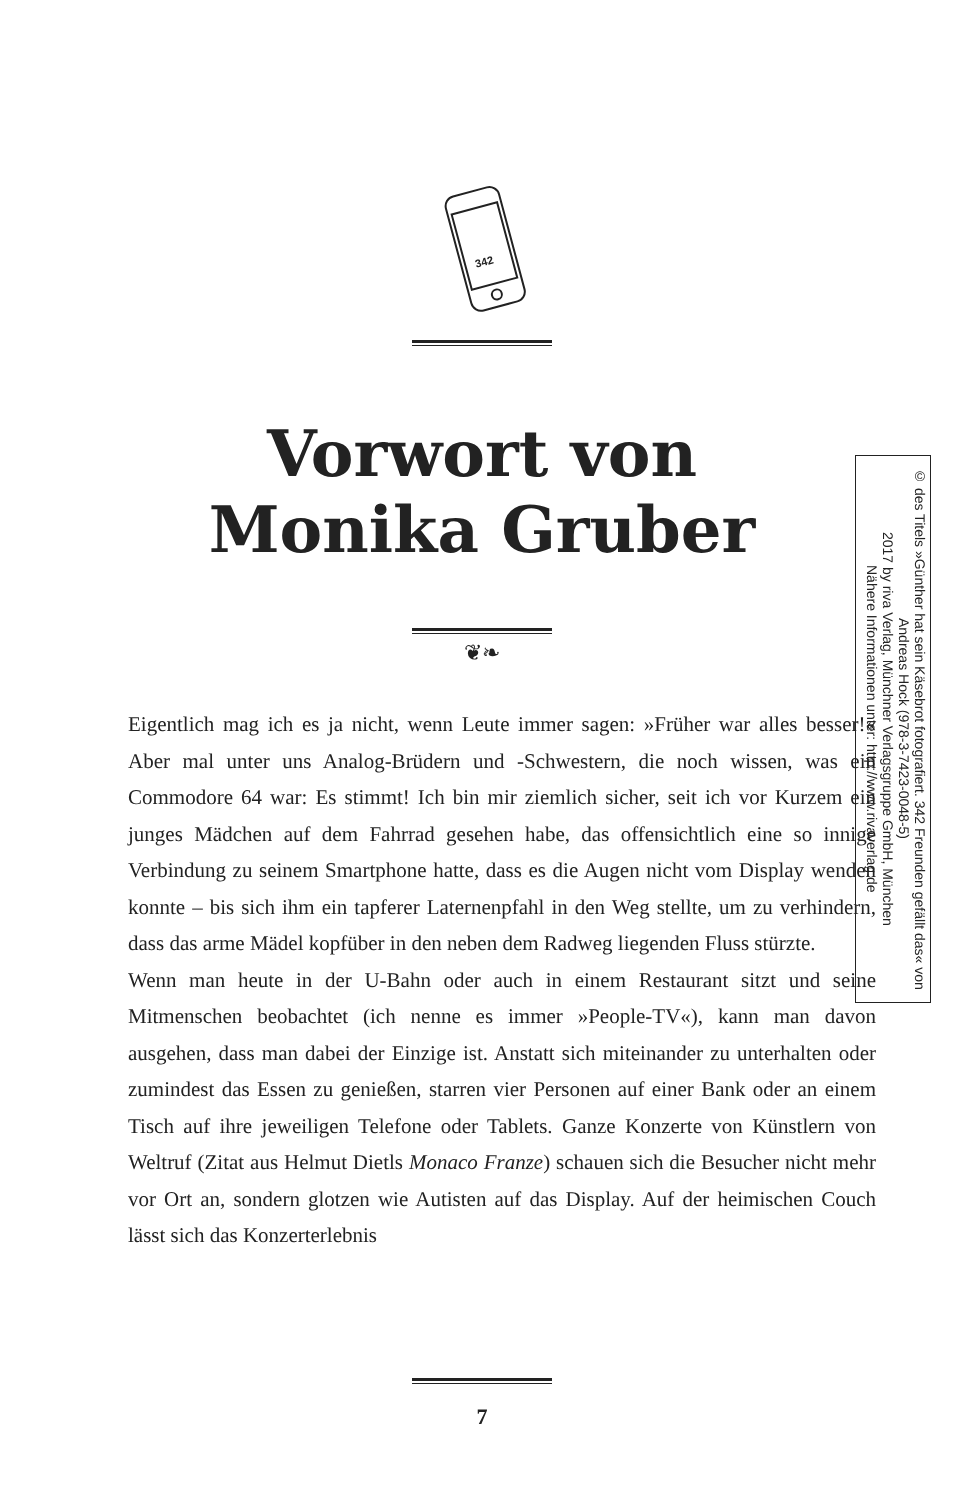342
Vorwort von
Monika Gruber
❦❧
Eigentlich mag ich es ja nicht, wenn Leute immer sagen: »Früher war alles besser!« Aber mal unter uns Analog-Brüdern und -Schwestern, die noch wissen, was ein Commodore 64 war: Es stimmt! Ich bin mir ziemlich sicher, seit ich vor Kurzem ein junges Mädchen auf dem Fahrrad gesehen habe, das offensichtlich eine so innige Verbindung zu seinem Smartphone hatte, dass es die Augen nicht vom Display wenden konnte – bis sich ihm ein tapferer Laternenpfahl in den Weg stellte, um zu verhindern, dass das arme Mädel kopfüber in den neben dem Radweg liegenden Fluss stürzte.
Wenn man heute in der U-Bahn oder auch in einem Restaurant sitzt und seine Mitmenschen beobachtet (ich nenne es immer »People-TV«), kann man davon ausgehen, dass man dabei der Einzige ist. Anstatt sich miteinander zu unterhalten oder zumindest das Essen zu genießen, starren vier Personen auf einer Bank oder an einem Tisch auf ihre jeweiligen Telefone oder Tablets. Ganze Konzerte von Künstlern von Weltruf (Zitat aus Helmut Dietls Monaco Franze) schauen sich die Besucher nicht mehr vor Ort an, sondern glotzen wie Autisten auf das Display. Auf der heimischen Couch lässt sich das Konzerterlebnis
© des Titels »Günther hat sein Käsebrot fotografiert. 342 Freunden gefällt das« von Andreas Hock (978-3-7423-0048-5)
2017 by riva Verlag, Münchner Verlagsgruppe GmbH, München
Nähere Informationen unter: http://www.rivaverlag.de
7